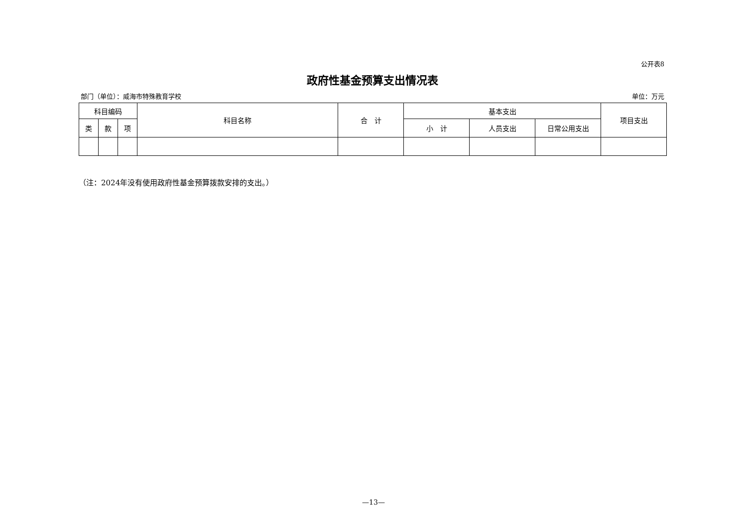公开表8
政府性基金预算支出情况表
部门（单位）：威海市特殊教育学校 单位：万元
| 科目编码 | | | 科目名称 | 合 计 | 基本支出 | | | 项目支出 |
| --- | --- | --- | --- | --- | --- | --- | --- | --- |
| 类 | 款 | 项 | | | 小 计 | 人员支出 | 日常公用支出 | |
（注：2024年没有使用政府性基金预算拨款安排的支出。）
—13—